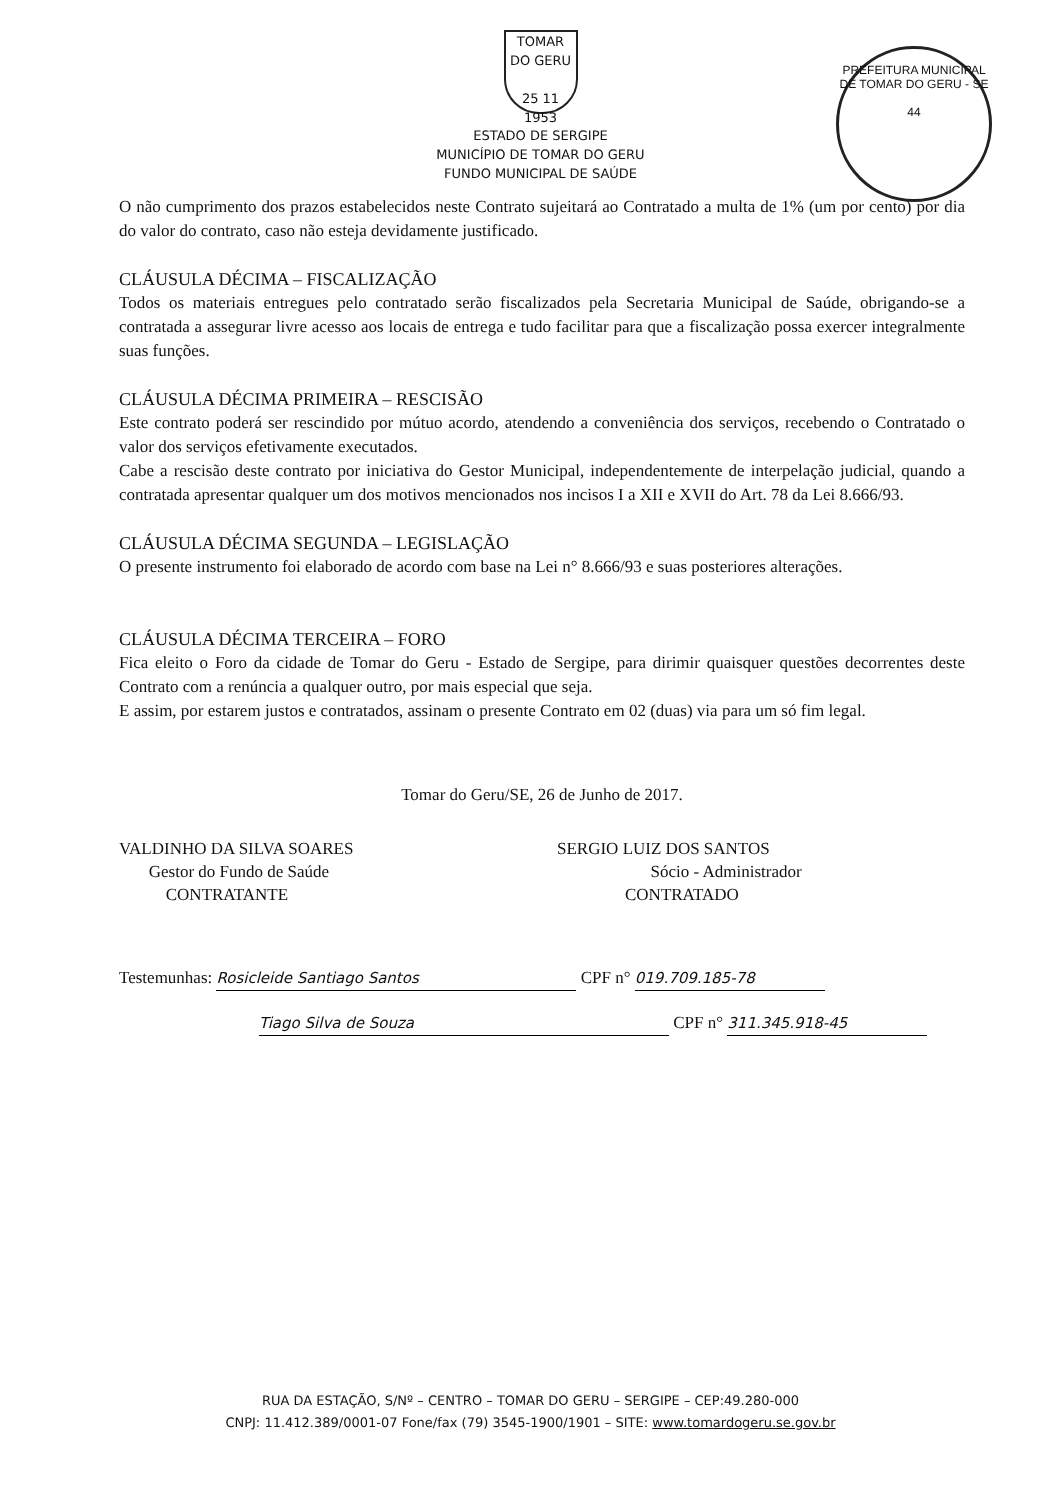PREFEITURA MUNICIPAL DE TOMAR DO GERU - SE
44
TOMAR DO GERU
25 11 1953
ESTADO DE SERGIPE
MUNICÍPIO DE TOMAR DO GERU
FUNDO MUNICIPAL DE SAÚDE
O não cumprimento dos prazos estabelecidos neste Contrato sujeitará ao Contratado a multa de 1% (um por cento) por dia do valor do contrato, caso não esteja devidamente justificado.
CLÁUSULA DÉCIMA – FISCALIZAÇÃO
Todos os materiais entregues pelo contratado serão fiscalizados pela Secretaria Municipal de Saúde, obrigando-se a contratada a assegurar livre acesso aos locais de entrega e tudo facilitar para que a fiscalização possa exercer integralmente suas funções.
CLÁUSULA DÉCIMA PRIMEIRA – RESCISÃO
Este contrato poderá ser rescindido por mútuo acordo, atendendo a conveniência dos serviços, recebendo o Contratado o valor dos serviços efetivamente executados.
Cabe a rescisão deste contrato por iniciativa do Gestor Municipal, independentemente de interpelação judicial, quando a contratada apresentar qualquer um dos motivos mencionados nos incisos I a XII e XVII do Art. 78 da Lei 8.666/93.
CLÁUSULA DÉCIMA SEGUNDA – LEGISLAÇÃO
O presente instrumento foi elaborado de acordo com base na Lei n° 8.666/93 e suas posteriores alterações.
CLÁUSULA DÉCIMA TERCEIRA – FORO
Fica eleito o Foro da cidade de Tomar do Geru - Estado de Sergipe, para dirimir quaisquer questões decorrentes deste Contrato com a renúncia a qualquer outro, por mais especial que seja.
E assim, por estarem justos e contratados, assinam o presente Contrato em 02 (duas) via para um só fim legal.
Tomar do Geru/SE, 26 de Junho de 2017.
VALDINHO DA SILVA SOARES
Gestor do Fundo de Saúde
CONTRATANTE
SERGIO LUIZ DOS SANTOS
Sócio - Administrador
CONTRATADO
Testemunhas: Rosicleide Santiago Santos CPF n° 019.709.185-78
Tiago Silva de Souza CPF n° 311.345.918-45
RUA DA ESTAÇÃO, S/Nº – CENTRO – TOMAR DO GERU – SERGIPE – CEP:49.280-000
CNPJ: 11.412.389/0001-07 Fone/fax (79) 3545-1900/1901 – SITE: www.tomardogeru.se.gov.br